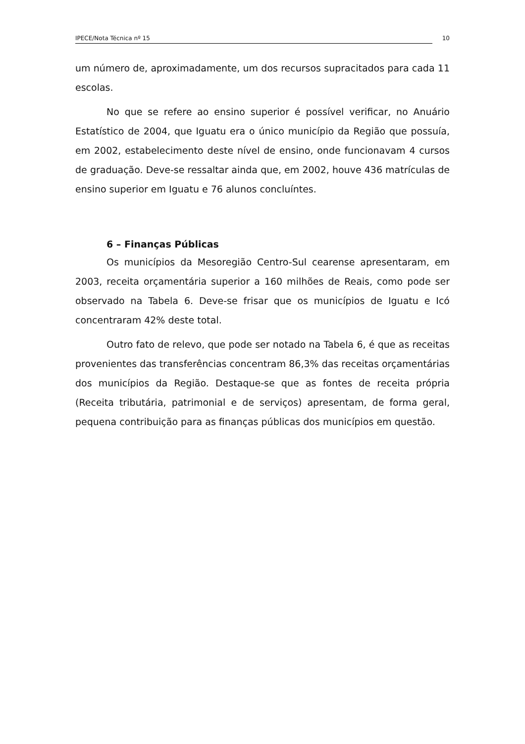IPECE/Nota Técnica nº 15
10
um número de, aproximadamente, um dos recursos supracitados para cada 11 escolas.
No que se refere ao ensino superior é possível verificar, no Anuário Estatístico de 2004, que Iguatu era o único município da Região que possuía, em 2002, estabelecimento deste nível de ensino, onde funcionavam 4 cursos de graduação. Deve-se ressaltar ainda que, em 2002, houve 436 matrículas de ensino superior em Iguatu e 76 alunos concluíntes.
6 – Finanças Públicas
Os municípios da Mesoregião Centro-Sul cearense apresentaram, em 2003, receita orçamentária superior a 160 milhões de Reais, como pode ser observado na Tabela 6. Deve-se frisar que os municípios de Iguatu e Icó concentraram 42% deste total.
Outro fato de relevo, que pode ser notado na Tabela 6, é que as receitas provenientes das transferências concentram 86,3% das receitas orçamentárias dos municípios da Região. Destaque-se que as fontes de receita própria (Receita tributária, patrimonial e de serviços) apresentam, de forma geral, pequena contribuição para as finanças públicas dos municípios em questão.